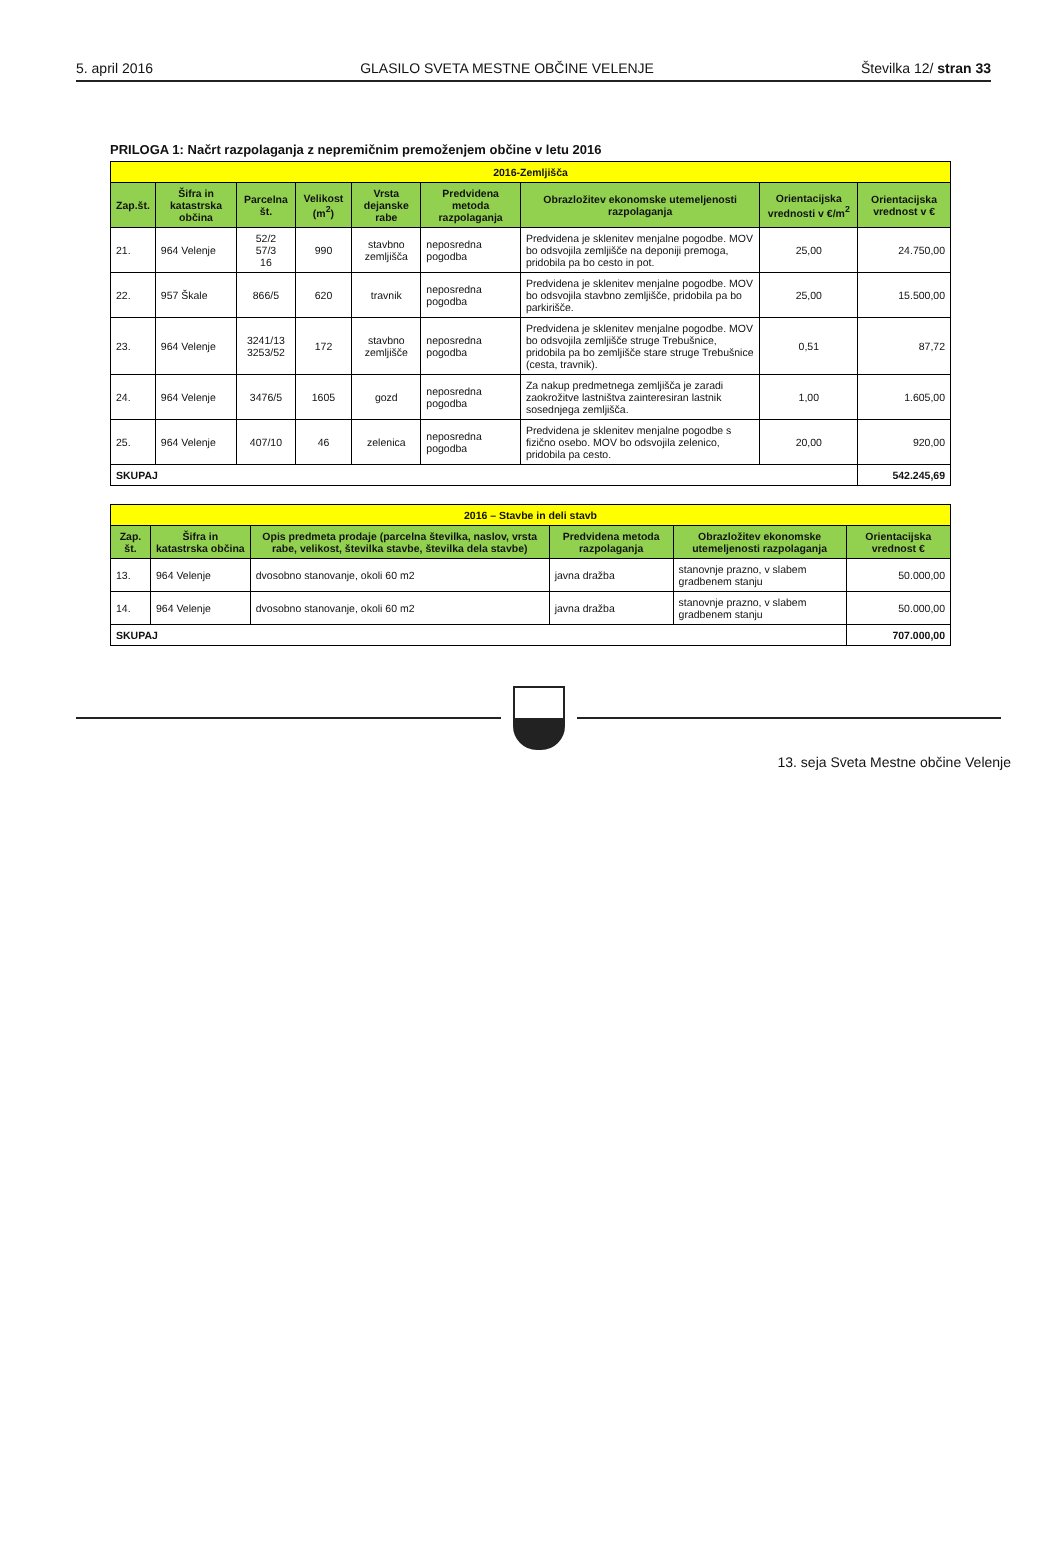5. april 2016 GLASILO SVETA MESTNE OBČINE VELENJE Številka 12/ stran 33
PRILOGA 1: Načrt razpolaganja z nepremičnim premoženjem občine v letu 2016
| 2016-Zemljišča | | | | | | | | |
| Zap.št. | Šifra in katastrska občina | Parcelna št. | Velikost (m<sup>2</sup>) | Vrsta dejanske rabe | Predvidena metoda razpolaganja | Obrazložitev ekonomske utemeljenosti razpolaganja | Orientacijska vrednosti v €/m<sup>2</sup> | Orientacijska vrednost v € |
| 21. | 964 Velenje | 52/2 57/3 16 | 990 | stavbno zemljišča | neposredna pogodba | Predvidena je sklenitev menjalne pogodbe. MOV bo odsvojila zemljišče na deponiji premoga, pridobila pa bo cesto in pot. | 25,00 | 24.750,00 |
| 22. | 957 Škale | 866/5 | 620 | travnik | neposredna pogodba | Predvidena je sklenitev menjalne pogodbe. MOV bo odsvojila stavbno zemljišče, pridobila pa bo parkirišče. | 25,00 | 15.500,00 |
| 23. | 964 Velenje | 3241/13 3253/52 | 172 | stavbno zemljišče | neposredna pogodba | Predvidena je sklenitev menjalne pogodbe. MOV bo odsvojila zemljišče struge Trebušnice, pridobila pa bo zemljišče stare struge Trebušnice (cesta, travnik). | 0,51 | 87,72 |
| 24. | 964 Velenje | 3476/5 | 1605 | gozd | neposredna pogodba | Za nakup predmetnega zemljišča je zaradi zaokrožitve lastništva zainteresiran lastnik sosednjega zemljišča. | 1,00 | 1.605,00 |
| 25. | 964 Velenje | 407/10 | 46 | zelenica | neposredna pogodba | Predvidena je sklenitev menjalne pogodbe s fizično osebo. MOV bo odsvojila zelenico, pridobila pa cesto. | 20,00 | 920,00 |
| SKUPAJ | | | | | | | | 542.245,69 |
| 2016 – Stavbe in deli stavb | | | | | |
| Zap. št. | Šifra in katastrska občina | Opis predmeta prodaje (parcelna številka, naslov, vrsta rabe, velikost, številka stavbe, številka dela stavbe) | Predvidena metoda razpolaganja | Obrazložitev ekonomske utemeljenosti razpolaganja | Orientacijska vrednost € |
| 13. | 964 Velenje | dvosobno stanovanje, okoli 60 m2 | javna dražba | stanovnje prazno, v slabem gradbenem stanju | 50.000,00 |
| 14. | 964 Velenje | dvosobno stanovanje, okoli 60 m2 | javna dražba | stanovnje prazno, v slabem gradbenem stanju | 50.000,00 |
| SKUPAJ | | | | | 707.000,00 |
13. seja Sveta Mestne občine Velenje